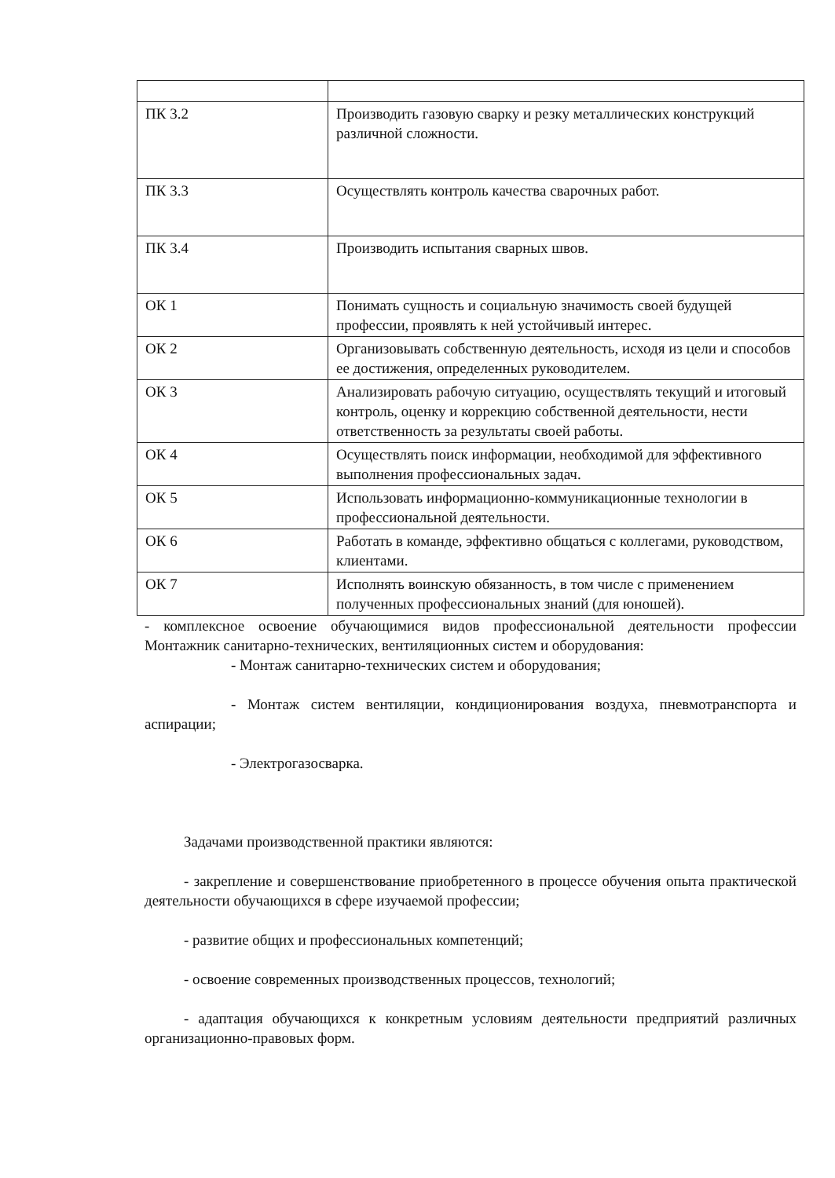| ПК 3.2 | Производить газовую сварку и резку металлических конструкций различной сложности. |
| ПК 3.3 | Осуществлять контроль качества сварочных работ. |
| ПК 3.4 | Производить испытания сварных швов. |
| ОК 1 | Понимать сущность и социальную значимость своей будущей профессии, проявлять к ней устойчивый интерес. |
| ОК 2 | Организовывать собственную деятельность, исходя из цели и способов ее достижения, определенных руководителем. |
| ОК 3 | Анализировать рабочую ситуацию, осуществлять текущий и итоговый контроль, оценку и коррекцию собственной деятельности, нести ответственность за результаты своей работы. |
| ОК 4 | Осуществлять поиск информации, необходимой для эффективного выполнения профессиональных задач. |
| ОК 5 | Использовать информационно-коммуникационные технологии в профессиональной деятельности. |
| ОК 6 | Работать в команде, эффективно общаться с коллегами, руководством, клиентами. |
| ОК 7 | Исполнять воинскую обязанность, в том числе с применением полученных профессиональных знаний (для юношей). |
- комплексное освоение обучающимися видов профессиональной деятельности профессии Монтажник санитарно-технических, вентиляционных систем и оборудования:
- Монтаж санитарно-технических систем и оборудования;
- Монтаж систем вентиляции, кондиционирования воздуха, пневмотранспорта и аспирации;
- Электрогазосварка.
Задачами производственной практики являются:
- закрепление и совершенствование приобретенного в процессе обучения опыта практической деятельности обучающихся в сфере изучаемой профессии;
- развитие общих и профессиональных компетенций;
- освоение современных производственных процессов, технологий;
- адаптация обучающихся к конкретным условиям деятельности предприятий различных организационно-правовых форм.